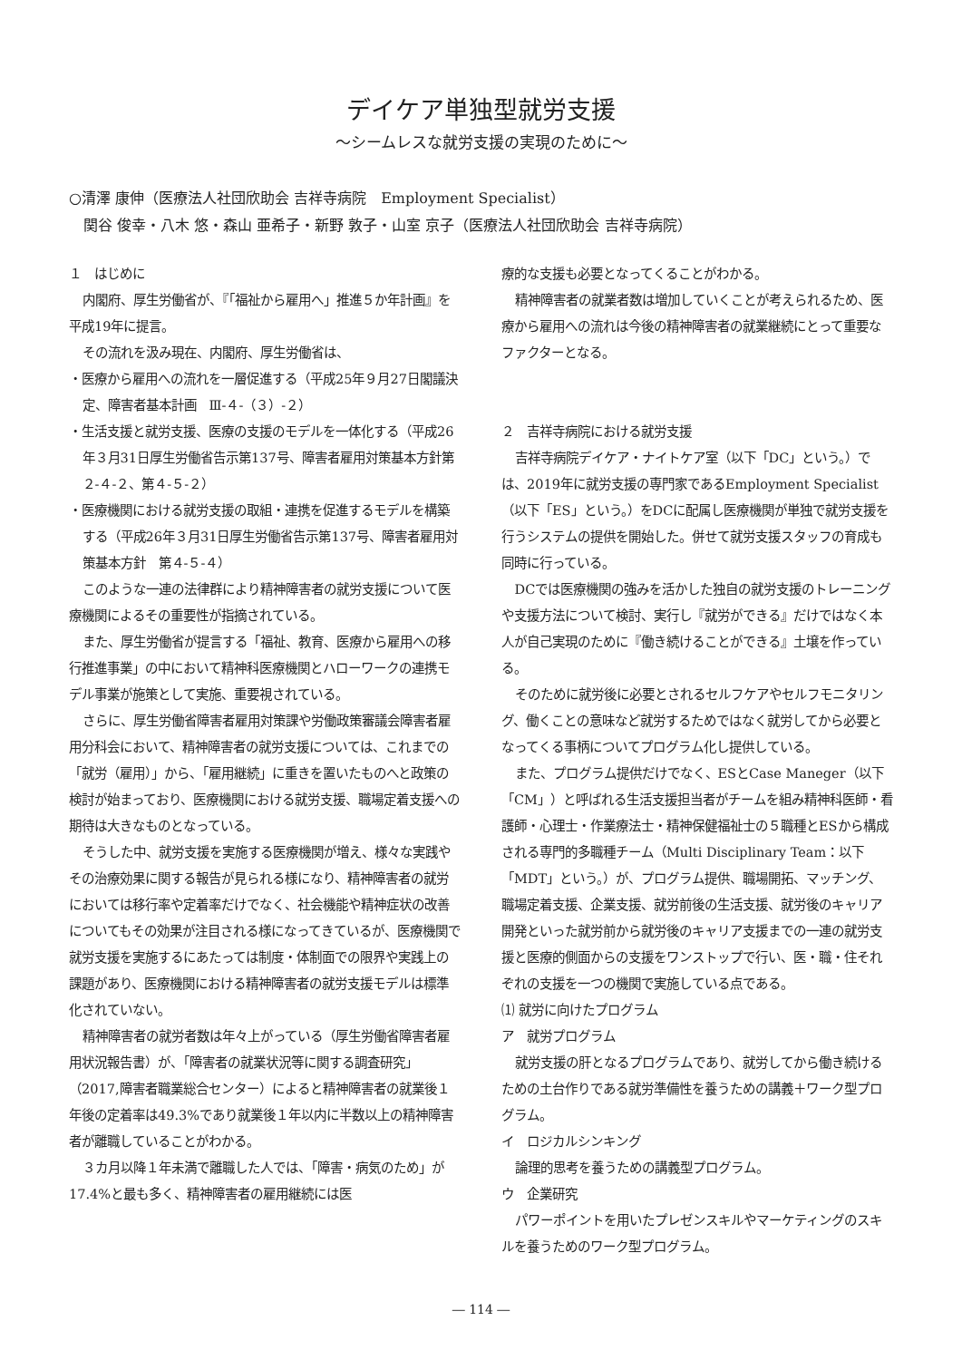デイケア単独型就労支援
～シームレスな就労支援の実現のために～
○清澤 康伸（医療法人社団欣助会 吉祥寺病院　Employment Specialist）
　関谷 俊幸・八木 悠・森山 亜希子・新野 敦子・山室 京子（医療法人社団欣助会 吉祥寺病院）
１　はじめに
内閣府、厚生労働省が、『「福祉から雇用へ」推進５か年計画』を平成19年に提言。
その流れを汲み現在、内閣府、厚生労働省は、
・医療から雇用への流れを一層促進する（平成25年９月27日閣議決定、障害者基本計画　Ⅲ-４-（３）-２）
・生活支援と就労支援、医療の支援のモデルを一体化する（平成26年３月31日厚生労働省告示第137号、障害者雇用対策基本方針第２-４-２、第４-５-２）
・医療機関における就労支援の取組・連携を促進するモデルを構築する（平成26年３月31日厚生労働省告示第137号、障害者雇用対策基本方針　第４-５-４）
このような一連の法律群により精神障害者の就労支援について医療機関によるその重要性が指摘されている。
また、厚生労働省が提言する「福祉、教育、医療から雇用への移行推進事業」の中において精神科医療機関とハローワークの連携モデル事業が施策として実施、重要視されている。
さらに、厚生労働省障害者雇用対策課や労働政策審議会障害者雇用分科会において、精神障害者の就労支援については、これまでの「就労（雇用）」から、「雇用継続」に重きを置いたものへと政策の検討が始まっており、医療機関における就労支援、職場定着支援への期待は大きなものとなっている。
そうした中、就労支援を実施する医療機関が増え、様々な実践やその治療効果に関する報告が見られる様になり、精神障害者の就労においては移行率や定着率だけでなく、社会機能や精神症状の改善についてもその効果が注目される様になってきているが、医療機関で就労支援を実施するにあたっては制度・体制面での限界や実践上の課題があり、医療機関における精神障害者の就労支援モデルは標準化されていない。
精神障害者の就労者数は年々上がっている（厚生労働省障害者雇用状況報告書）が、「障害者の就業状況等に関する調査研究」（2017,障害者職業総合センター）によると精神障害者の就業後１年後の定着率は49.3%であり就業後１年以内に半数以上の精神障害者が離職していることがわかる。
３カ月以降１年未満で離職した人では、「障害・病気のため」が17.4%と最も多く、精神障害者の雇用継続には医
療的な支援も必要となってくることがわかる。
精神障害者の就業者数は増加していくことが考えられるため、医療から雇用への流れは今後の精神障害者の就業継続にとって重要なファクターとなる。
２　吉祥寺病院における就労支援
吉祥寺病院デイケア・ナイトケア室（以下「DC」という。）では、2019年に就労支援の専門家であるEmployment Specialist（以下「ES」という。）をDCに配属し医療機関が単独で就労支援を行うシステムの提供を開始した。併せて就労支援スタッフの育成も同時に行っている。
DCでは医療機関の強みを活かした独自の就労支援のトレーニングや支援方法について検討、実行し『就労ができる』だけではなく本人が自己実現のために『働き続けることができる』土壌を作っている。
そのために就労後に必要とされるセルフケアやセルフモニタリング、働くことの意味など就労するためではなく就労してから必要となってくる事柄についてプログラム化し提供している。
また、プログラム提供だけでなく、ESとCase Maneger（以下「CM」）と呼ばれる生活支援担当者がチームを組み精神科医師・看護師・心理士・作業療法士・精神保健福祉士の５職種とESから構成される専門的多職種チーム（Multi Disciplinary Team：以下「MDT」という。）が、プログラム提供、職場開拓、マッチング、職場定着支援、企業支援、就労前後の生活支援、就労後のキャリア開発といった就労前から就労後のキャリア支援までの一連の就労支援と医療的側面からの支援をワンストップで行い、医・職・住それぞれの支援を一つの機関で実施している点である。
⑴ 就労に向けたプログラム
ア　就労プログラム
就労支援の肝となるプログラムであり、就労してから働き続けるための土台作りである就労準備性を養うための講義＋ワーク型プログラム。
イ　ロジカルシンキング
論理的思考を養うための講義型プログラム。
ウ　企業研究
パワーポイントを用いたプレゼンスキルやマーケティングのスキルを養うためのワーク型プログラム。
― 114 ―